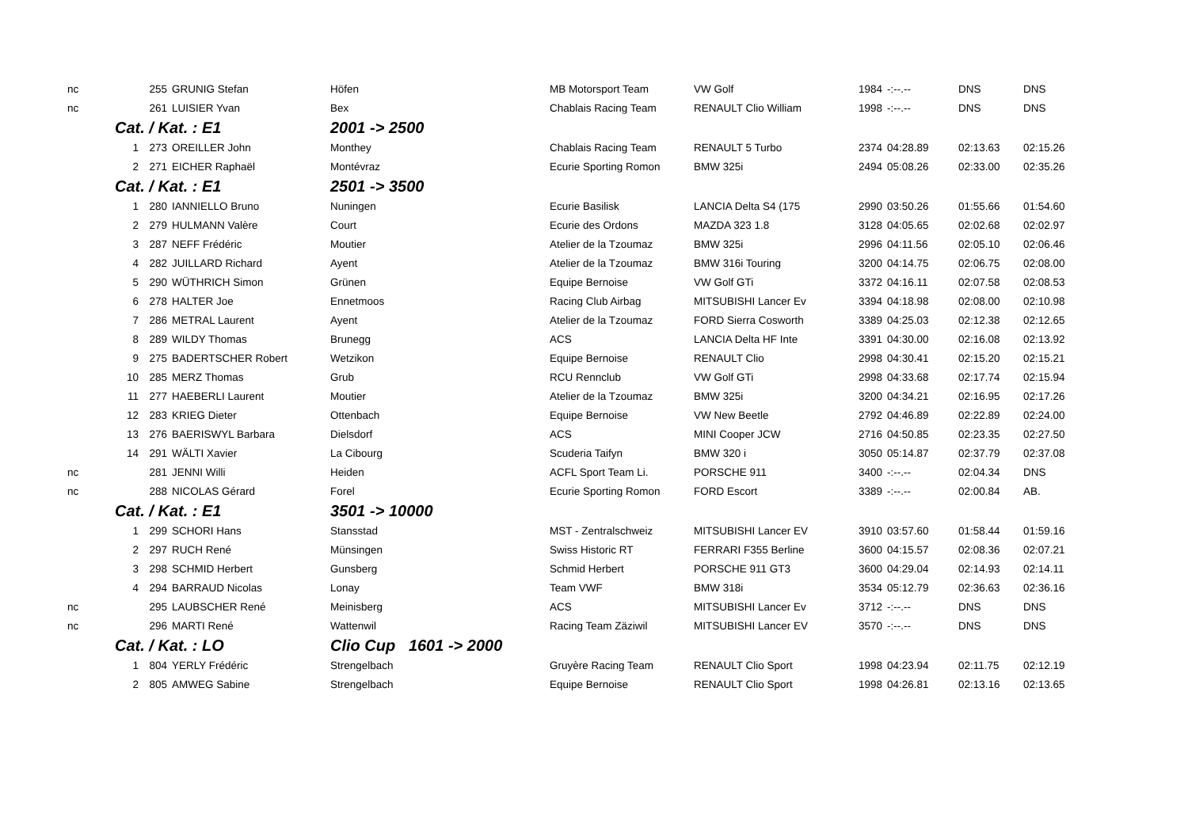| nc | | 255 | GRUNIG Stefan | Höfen | MB Motorsport Team | VW Golf | 1984 | -:--.-- | DNS | DNS |
| nc | | 261 | LUISIER Yvan | Bex | Chablais Racing Team | RENAULT Clio William | 1998 | -:--.-- | DNS | DNS |
| | Cat. / Kat. : E1 | | | 2001 -> 2500 | | | | | | |
| | 1 | 273 | OREILLER John | Monthey | Chablais Racing Team | RENAULT 5 Turbo | 2374 | 04:28.89 | 02:13.63 | 02:15.26 |
| | 2 | 271 | EICHER Raphaël | Montévraz | Ecurie Sporting Romon | BMW 325i | 2494 | 05:08.26 | 02:33.00 | 02:35.26 |
| | Cat. / Kat. : E1 | | | 2501 -> 3500 | | | | | | |
| | 1 | 280 | IANNIELLO Bruno | Nuningen | Ecurie Basilisk | LANCIA Delta S4 (175 | 2990 | 03:50.26 | 01:55.66 | 01:54.60 |
| | 2 | 279 | HULMANN Valère | Court | Ecurie des Ordons | MAZDA 323 1.8 | 3128 | 04:05.65 | 02:02.68 | 02:02.97 |
| | 3 | 287 | NEFF Frédéric | Moutier | Atelier de la Tzoumaz | BMW 325i | 2996 | 04:11.56 | 02:05.10 | 02:06.46 |
| | 4 | 282 | JUILLARD Richard | Ayent | Atelier de la Tzoumaz | BMW 316i Touring | 3200 | 04:14.75 | 02:06.75 | 02:08.00 |
| | 5 | 290 | WÜTHRICH Simon | Grünen | Equipe Bernoise | VW Golf GTi | 3372 | 04:16.11 | 02:07.58 | 02:08.53 |
| | 6 | 278 | HALTER Joe | Ennetmoos | Racing Club Airbag | MITSUBISHI Lancer Ev | 3394 | 04:18.98 | 02:08.00 | 02:10.98 |
| | 7 | 286 | METRAL Laurent | Ayent | Atelier de la Tzoumaz | FORD Sierra Cosworth | 3389 | 04:25.03 | 02:12.38 | 02:12.65 |
| | 8 | 289 | WILDY Thomas | Brunegg | ACS | LANCIA Delta HF Inte | 3391 | 04:30.00 | 02:16.08 | 02:13.92 |
| | 9 | 275 | BADERTSCHER Robert | Wetzikon | Equipe Bernoise | RENAULT Clio | 2998 | 04:30.41 | 02:15.20 | 02:15.21 |
| | 10 | 285 | MERZ Thomas | Grub | RCU Rennclub | VW Golf GTi | 2998 | 04:33.68 | 02:17.74 | 02:15.94 |
| | 11 | 277 | HAEBERLI Laurent | Moutier | Atelier de la Tzoumaz | BMW 325i | 3200 | 04:34.21 | 02:16.95 | 02:17.26 |
| | 12 | 283 | KRIEG Dieter | Ottenbach | Equipe Bernoise | VW New Beetle | 2792 | 04:46.89 | 02:22.89 | 02:24.00 |
| | 13 | 276 | BAERISWYL Barbara | Dielsdorf | ACS | MINI Cooper JCW | 2716 | 04:50.85 | 02:23.35 | 02:27.50 |
| | 14 | 291 | WÄLTI Xavier | La Cibourg | Scuderia Taifyn | BMW 320 i | 3050 | 05:14.87 | 02:37.79 | 02:37.08 |
| nc | | 281 | JENNI Willi | Heiden | ACFL Sport Team Li. | PORSCHE 911 | 3400 | -:--.-- | 02:04.34 | DNS |
| nc | | 288 | NICOLAS Gérard | Forel | Ecurie Sporting Romon | FORD Escort | 3389 | -:--.-- | 02:00.84 | AB. |
| | Cat. / Kat. : E1 | | | 3501 -> 10000 | | | | | | |
| | 1 | 299 | SCHORI Hans | Stansstad | MST - Zentralschweiz | MITSUBISHI Lancer EV | 3910 | 03:57.60 | 01:58.44 | 01:59.16 |
| | 2 | 297 | RUCH René | Münsingen | Swiss Historic RT | FERRARI F355 Berline | 3600 | 04:15.57 | 02:08.36 | 02:07.21 |
| | 3 | 298 | SCHMID Herbert | Gunsberg | Schmid Herbert | PORSCHE 911 GT3 | 3600 | 04:29.04 | 02:14.93 | 02:14.11 |
| | 4 | 294 | BARRAUD Nicolas | Lonay | Team VWF | BMW 318i | 3534 | 05:12.79 | 02:36.63 | 02:36.16 |
| nc | | 295 | LAUBSCHER René | Meinisberg | ACS | MITSUBISHI Lancer Ev | 3712 | -:--.-- | DNS | DNS |
| nc | | 296 | MARTI René | Wattenwil | Racing Team Zäziwil | MITSUBISHI Lancer EV | 3570 | -:--.-- | DNS | DNS |
| | Cat. / Kat. : LO | | | Clio Cup 1601 -> 2000 | | | | | | |
| | 1 | 804 | YERLY Frédéric | Strengelbach | Gruyère Racing Team | RENAULT Clio Sport | 1998 | 04:23.94 | 02:11.75 | 02:12.19 |
| | 2 | 805 | AMWEG Sabine | Strengelbach | Equipe Bernoise | RENAULT Clio Sport | 1998 | 04:26.81 | 02:13.16 | 02:13.65 |